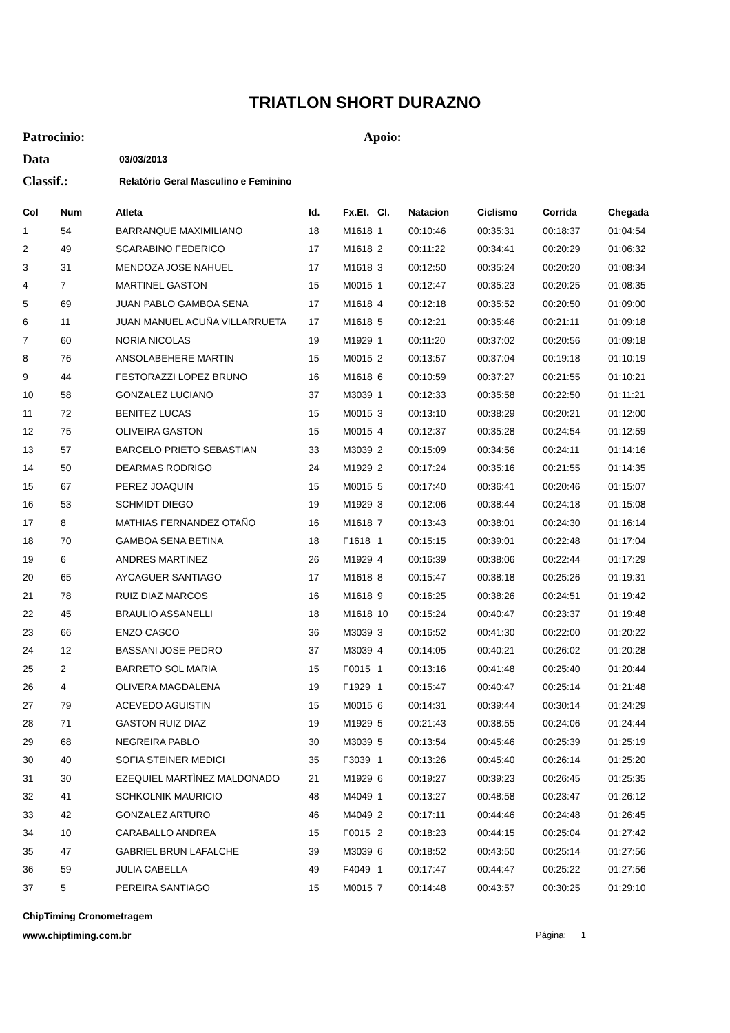TRIATLON SHORT DURAZNO
Patrocinio: Apoio:
Data 03/03/2013
Classif.: Relatório Geral Masculino e Feminino
| Col | Num | Atleta | Id. | Fx.Et. | Cl. | Natacion | Ciclismo | Corrida | Chegada |
| --- | --- | --- | --- | --- | --- | --- | --- | --- | --- |
| 1 | 54 | BARRANQUE MAXIMILIANO | 18 | M1618 | 1 | 00:10:46 | 00:35:31 | 00:18:37 | 01:04:54 |
| 2 | 49 | SCARABINO FEDERICO | 17 | M1618 | 2 | 00:11:22 | 00:34:41 | 00:20:29 | 01:06:32 |
| 3 | 31 | MENDOZA JOSE NAHUEL | 17 | M1618 | 3 | 00:12:50 | 00:35:24 | 00:20:20 | 01:08:34 |
| 4 | 7 | MARTINEL GASTON | 15 | M0015 | 1 | 00:12:47 | 00:35:23 | 00:20:25 | 01:08:35 |
| 5 | 69 | JUAN PABLO GAMBOA SENA | 17 | M1618 | 4 | 00:12:18 | 00:35:52 | 00:20:50 | 01:09:00 |
| 6 | 11 | JUAN MANUEL ACUÑA VILLARRUETA | 17 | M1618 | 5 | 00:12:21 | 00:35:46 | 00:21:11 | 01:09:18 |
| 7 | 60 | NORIA NICOLAS | 19 | M1929 | 1 | 00:11:20 | 00:37:02 | 00:20:56 | 01:09:18 |
| 8 | 76 | ANSOLABEHERE MARTIN | 15 | M0015 | 2 | 00:13:57 | 00:37:04 | 00:19:18 | 01:10:19 |
| 9 | 44 | FESTORAZZI LOPEZ BRUNO | 16 | M1618 | 6 | 00:10:59 | 00:37:27 | 00:21:55 | 01:10:21 |
| 10 | 58 | GONZALEZ LUCIANO | 37 | M3039 | 1 | 00:12:33 | 00:35:58 | 00:22:50 | 01:11:21 |
| 11 | 72 | BENITEZ LUCAS | 15 | M0015 | 3 | 00:13:10 | 00:38:29 | 00:20:21 | 01:12:00 |
| 12 | 75 | OLIVEIRA GASTON | 15 | M0015 | 4 | 00:12:37 | 00:35:28 | 00:24:54 | 01:12:59 |
| 13 | 57 | BARCELO PRIETO SEBASTIAN | 33 | M3039 | 2 | 00:15:09 | 00:34:56 | 00:24:11 | 01:14:16 |
| 14 | 50 | DEARMAS RODRIGO | 24 | M1929 | 2 | 00:17:24 | 00:35:16 | 00:21:55 | 01:14:35 |
| 15 | 67 | PEREZ JOAQUIN | 15 | M0015 | 5 | 00:17:40 | 00:36:41 | 00:20:46 | 01:15:07 |
| 16 | 53 | SCHMIDT DIEGO | 19 | M1929 | 3 | 00:12:06 | 00:38:44 | 00:24:18 | 01:15:08 |
| 17 | 8 | MATHIAS FERNANDEZ OTAÑO | 16 | M1618 | 7 | 00:13:43 | 00:38:01 | 00:24:30 | 01:16:14 |
| 18 | 70 | GAMBOA SENA BETINA | 18 | F1618 | 1 | 00:15:15 | 00:39:01 | 00:22:48 | 01:17:04 |
| 19 | 6 | ANDRES MARTINEZ | 26 | M1929 | 4 | 00:16:39 | 00:38:06 | 00:22:44 | 01:17:29 |
| 20 | 65 | AYCAGUER SANTIAGO | 17 | M1618 | 8 | 00:15:47 | 00:38:18 | 00:25:26 | 01:19:31 |
| 21 | 78 | RUIZ DIAZ MARCOS | 16 | M1618 | 9 | 00:16:25 | 00:38:26 | 00:24:51 | 01:19:42 |
| 22 | 45 | BRAULIO ASSANELLI | 18 | M1618 | 10 | 00:15:24 | 00:40:47 | 00:23:37 | 01:19:48 |
| 23 | 66 | ENZO CASCO | 36 | M3039 | 3 | 00:16:52 | 00:41:30 | 00:22:00 | 01:20:22 |
| 24 | 12 | BASSANI JOSE PEDRO | 37 | M3039 | 4 | 00:14:05 | 00:40:21 | 00:26:02 | 01:20:28 |
| 25 | 2 | BARRETO SOL MARIA | 15 | F0015 | 1 | 00:13:16 | 00:41:48 | 00:25:40 | 01:20:44 |
| 26 | 4 | OLIVERA MAGDALENA | 19 | F1929 | 1 | 00:15:47 | 00:40:47 | 00:25:14 | 01:21:48 |
| 27 | 79 | ACEVEDO AGUISTIN | 15 | M0015 | 6 | 00:14:31 | 00:39:44 | 00:30:14 | 01:24:29 |
| 28 | 71 | GASTON RUIZ DIAZ | 19 | M1929 | 5 | 00:21:43 | 00:38:55 | 00:24:06 | 01:24:44 |
| 29 | 68 | NEGREIRA PABLO | 30 | M3039 | 5 | 00:13:54 | 00:45:46 | 00:25:39 | 01:25:19 |
| 30 | 40 | SOFIA STEINER MEDICI | 35 | F3039 | 1 | 00:13:26 | 00:45:40 | 00:26:14 | 01:25:20 |
| 31 | 30 | EZEQUIEL MARTÌNEZ MALDONADO | 21 | M1929 | 6 | 00:19:27 | 00:39:23 | 00:26:45 | 01:25:35 |
| 32 | 41 | SCHKOLNIK MAURICIO | 48 | M4049 | 1 | 00:13:27 | 00:48:58 | 00:23:47 | 01:26:12 |
| 33 | 42 | GONZALEZ ARTURO | 46 | M4049 | 2 | 00:17:11 | 00:44:46 | 00:24:48 | 01:26:45 |
| 34 | 10 | CARABALLO ANDREA | 15 | F0015 | 2 | 00:18:23 | 00:44:15 | 00:25:04 | 01:27:42 |
| 35 | 47 | GABRIEL BRUN LAFALCHE | 39 | M3039 | 6 | 00:18:52 | 00:43:50 | 00:25:14 | 01:27:56 |
| 36 | 59 | JULIA CABELLA | 49 | F4049 | 1 | 00:17:47 | 00:44:47 | 00:25:22 | 01:27:56 |
| 37 | 5 | PEREIRA SANTIAGO | 15 | M0015 | 7 | 00:14:48 | 00:43:57 | 00:30:25 | 01:29:10 |
ChipTiming Cronometragem
www.chiptiming.com.br Página: 1